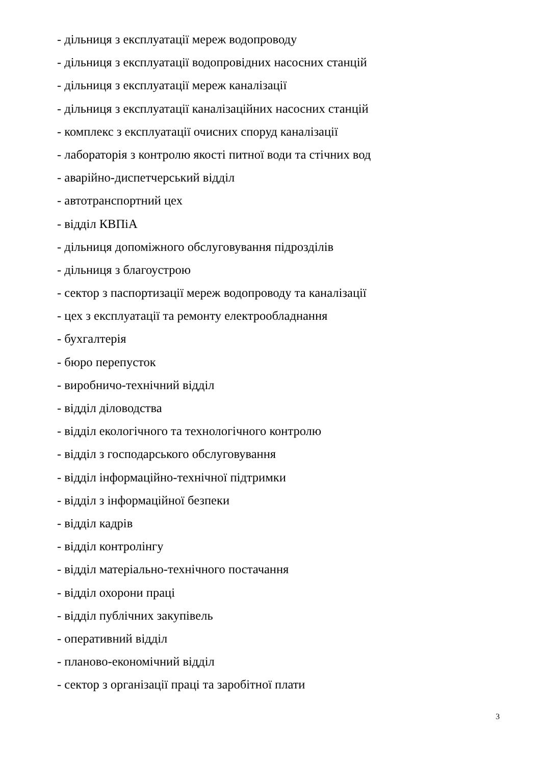- дільниця з експлуатації мереж водопроводу
- дільниця з експлуатації водопровідних насосних станцій
- дільниця з експлуатації мереж каналізації
- дільниця з експлуатації каналізаційних насосних станцій
- комплекс з експлуатації очисних споруд каналізації
- лабораторія з контролю якості питної води та стічних вод
- аварійно-диспетчерський відділ
- автотранспортний цех
- відділ КВПіА
- дільниця допоміжного обслуговування підрозділів
- дільниця з благоустрою
- сектор з паспортизації мереж водопроводу та каналізації
- цех з експлуатації та ремонту електрообладнання
- бухгалтерія
- бюро перепусток
- виробничо-технічний відділ
- відділ діловодства
- відділ екологічного та технологічного контролю
- відділ з господарського обслуговування
- відділ інформаційно-технічної підтримки
- відділ з інформаційної безпеки
- відділ кадрів
- відділ контролінгу
- відділ матеріально-технічного постачання
- відділ охорони праці
- відділ публічних закупівель
- оперативний відділ
- планово-економічний відділ
- сектор з організації праці та заробітної плати
3